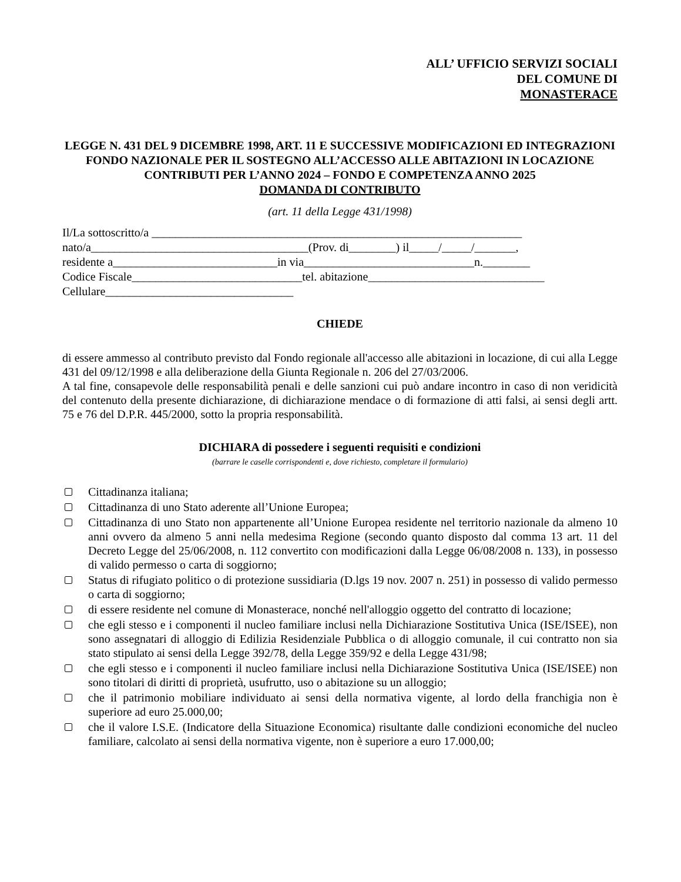ALL’ UFFICIO SERVIZI SOCIALI
DEL COMUNE DI
MONASTERACE
LEGGE N. 431 DEL 9 DICEMBRE 1998, ART. 11 E SUCCESSIVE MODIFICAZIONI ED INTEGRAZIONI FONDO NAZIONALE PER IL SOSTEGNO ALL’ACCESSO ALLE ABITAZIONI IN LOCAZIONE
CONTRIBUTI PER L’ANNO 2024 – FONDO E COMPETENZA ANNO 2025
DOMANDA DI CONTRIBUTO
(art. 11 della Legge 431/1998)
Il/La sottoscritto/a _______________________________________________________________ nato/a_____________________________________(Prov. di________) il_____/_____/_______, residente a____________________________in via_____________________________n.________ Codice Fiscale_____________________________tel. abitazione______________________________ Cellulare________________________________
CHIEDE
di essere ammesso al contributo previsto dal Fondo regionale all'accesso alle abitazioni in locazione, di cui alla Legge 431 del 09/12/1998 e alla deliberazione della Giunta Regionale n. 206 del 27/03/2006.
A tal fine, consapevole delle responsabilità penali e delle sanzioni cui può andare incontro in caso di non veridicità del contenuto della presente dichiarazione, di dichiarazione mendace o di formazione di atti falsi, ai sensi degli artt. 75 e 76 del D.P.R. 445/2000, sotto la propria responsabilità.
DICHIARA di possedere i seguenti requisiti e condizioni
(barrare le caselle corrispondenti e, dove richiesto, completare il formulario)
Cittadinanza italiana;
Cittadinanza di uno Stato aderente all’Unione Europea;
Cittadinanza di uno Stato non appartenente all’Unione Europea residente nel territorio nazionale da almeno 10 anni ovvero da almeno 5 anni nella medesima Regione (secondo quanto disposto dal comma 13 art. 11 del Decreto Legge del 25/06/2008, n. 112 convertito con modificazioni dalla Legge 06/08/2008 n. 133), in possesso di valido permesso o carta di soggiorno;
Status di rifugiato politico o di protezione sussidiaria (D.lgs 19 nov. 2007 n. 251) in possesso di valido permesso o carta di soggiorno;
di essere residente nel comune di Monasterace, nonché nell'alloggio oggetto del contratto di locazione;
che egli stesso e i componenti il nucleo familiare inclusi nella Dichiarazione Sostitutiva Unica (ISE/ISEE), non sono assegnatari di alloggio di Edilizia Residenziale Pubblica o di alloggio comunale, il cui contratto non sia stato stipulato ai sensi della Legge 392/78, della Legge 359/92 e della Legge 431/98;
che egli stesso e i componenti il nucleo familiare inclusi nella Dichiarazione Sostitutiva Unica (ISE/ISEE) non sono titolari di diritti di proprietà, usufrutto, uso o abitazione su un alloggio;
che il patrimonio mobiliare individuato ai sensi della normativa vigente, al lordo della franchigia non è superiore ad euro 25.000,00;
che il valore I.S.E. (Indicatore della Situazione Economica) risultante dalle condizioni economiche del nucleo familiare, calcolato ai sensi della normativa vigente, non è superiore a euro 17.000,00;